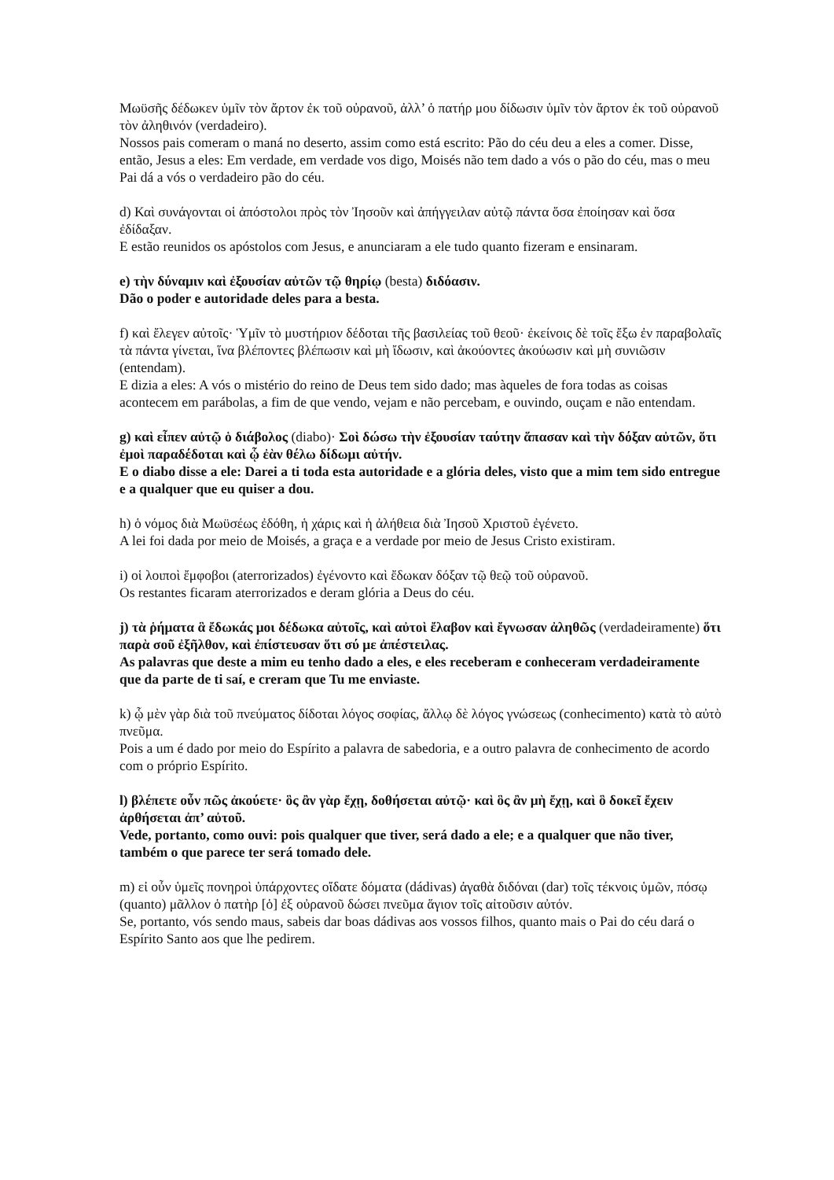Μωϋσῆς δέδωκεν ὑμῖν τὸν ἄρτον ἐκ τοῦ οὐρανοῦ, ἀλλ’ ὁ πατήρ μου δίδωσιν ὑμῖν τὸν ἄρτον ἐκ τοῦ οὐρανοῦ τὸν ἀληθινόν (verdadeiro).
Nossos pais comeram o maná no deserto, assim como está escrito: Pão do céu deu a eles a comer. Disse, então, Jesus a eles: Em verdade, em verdade vos digo, Moisés não tem dado a vós o pão do céu, mas o meu Pai dá a vós o verdadeiro pão do céu.
d) Καὶ συνάγονται οἱ ἀπόστολοι πρὸς τὸν Ἰησοῦν καὶ ἀπήγγειλαν αὐτῷ πάντα ὅσα ἐποίησαν καὶ ὅσα ἐδίδαξαν.
E estão reunidos os apóstolos com Jesus, e anunciaram a ele tudo quanto fizeram e ensinaram.
e) τὴν δύναμιν καὶ ἐξουσίαν αὐτῶν τῷ θηρίῳ (besta) διδόασιν.
Dão o poder e autoridade deles para a besta.
f) καὶ ἔλεγεν αὐτοῖς· Ὑμῖν τὸ μυστήριον δέδοται τῆς βασιλείας τοῦ θεοῦ· ἐκείνοις δὲ τοῖς ἔξω ἐν παραβολαῖς τὰ πάντα γίνεται, ἵνα βλέποντες βλέπωσιν καὶ μὴ ἴδωσιν, καὶ ἀκούοντες ἀκούωσιν καὶ μὴ συνιῶσιν (entendam).
E dizia a eles: A vós o mistério do reino de Deus tem sido dado; mas àqueles de fora todas as coisas acontecem em parábolas, a fim de que vendo, vejam e não percebam, e ouvindo, ouçam e não entendam.
g) καὶ εἶπεν αὐτῷ ὁ διάβολος (diabo)· Σοὶ δώσω τὴν ἐξουσίαν ταύτην ἅπασαν καὶ τὴν δόξαν αὐτῶν, ὅτι ἐμοὶ παραδέδοται καὶ ᾧ ἐὰν θέλω δίδωμι αὐτήν.
E o diabo disse a ele: Darei a ti toda esta autoridade e a glória deles, visto que a mim tem sido entregue e a qualquer que eu quiser a dou.
h) ὁ νόμος διὰ Μωϋσέως ἐδόθη, ἡ χάρις καὶ ἡ ἀλήθεια διὰ Ἰησοῦ Χριστοῦ ἐγένετο.
A lei foi dada por meio de Moisés, a graça e a verdade por meio de Jesus Cristo existiram.
i) οἱ λοιποὶ ἔμφοβοι (aterrorizados) ἐγένοντο καὶ ἔδωκαν δόξαν τῷ θεῷ τοῦ οὐρανοῦ.
Os restantes ficaram aterrorizados e deram glória a Deus do céu.
j) τὰ ῥήματα ἃ ἔδωκάς μοι δέδωκα αὐτοῖς, καὶ αὐτοὶ ἔλαβον καὶ ἔγνωσαν ἀληθῶς (verdadeiramente) ὅτι παρὰ σοῦ ἐξῆλθον, καὶ ἐπίστευσαν ὅτι σύ με ἀπέστειλας.
As palavras que deste a mim eu tenho dado a eles, e eles receberam e conheceram verdadeiramente que da parte de ti saí, e creram que Tu me enviaste.
k) ᾧ μὲν γὰρ διὰ τοῦ πνεύματος δίδοται λόγος σοφίας, ἄλλῳ δὲ λόγος γνώσεως (conhecimento) κατὰ τὸ αὐτὸ πνεῦμα.
Pois a um é dado por meio do Espírito a palavra de sabedoria, e a outro palavra de conhecimento de acordo com o próprio Espírito.
l) βλέπετε οὖν πῶς ἀκούετε· ὃς ἂν γὰρ ἔχῃ, δοθήσεται αὐτῷ· καὶ ὃς ἂν μὴ ἔχῃ, καὶ ὃ δοκεῖ ἔχειν ἀρθήσεται ἀπ’ αὐτοῦ.
Vede, portanto, como ouvi: pois qualquer que tiver, será dado a ele; e a qualquer que não tiver, também o que parece ter será tomado dele.
m) εἰ οὖν ὑμεῖς πονηροὶ ὑπάρχοντες οἴδατε δόματα (dádivas) ἀγαθὰ διδόναι (dar) τοῖς τέκνοις ὑμῶν, πόσῳ (quanto) μᾶλλον ὁ πατὴρ [ὁ] ἐξ οὐρανοῦ δώσει πνεῦμα ἅγιον τοῖς αἰτοῦσιν αὐτόν.
Se, portanto, vós sendo maus, sabeis dar boas dádivas aos vossos filhos, quanto mais o Pai do céu dará o Espírito Santo aos que lhe pedirem.